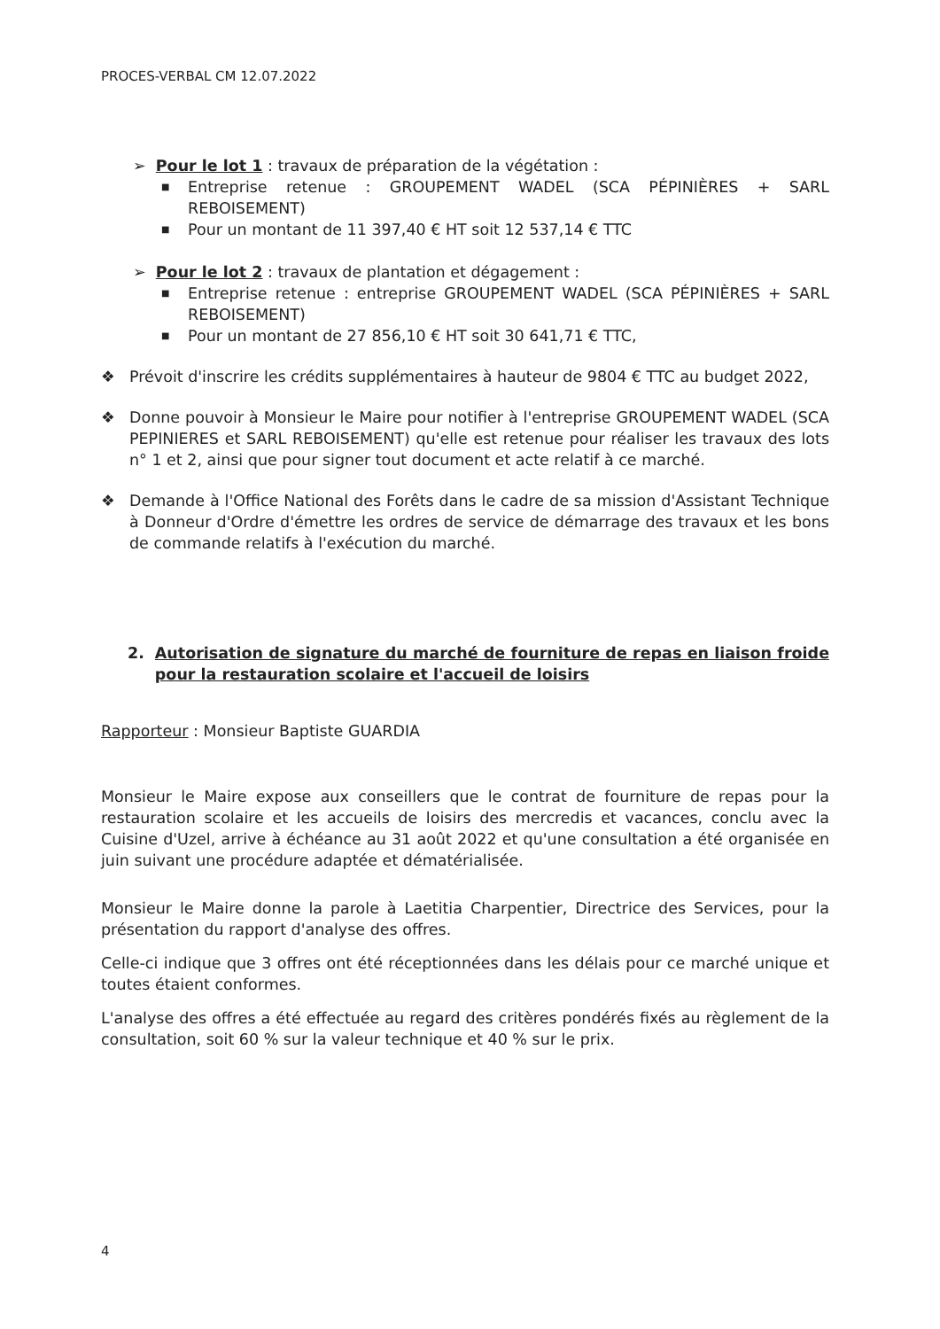PROCES-VERBAL CM 12.07.2022
➢ Pour le lot 1 : travaux de préparation de la végétation :
■ Entreprise retenue : GROUPEMENT WADEL (SCA PÉPINIÈRES + SARL REBOISEMENT)
■ Pour un montant de 11 397,40 € HT soit 12 537,14 € TTC
➢ Pour le lot 2 : travaux de plantation et dégagement :
■ Entreprise retenue : entreprise GROUPEMENT WADEL (SCA PÉPINIÈRES + SARL REBOISEMENT)
■ Pour un montant de 27 856,10 € HT soit 30 641,71 € TTC,
❖ Prévoit d'inscrire les crédits supplémentaires à hauteur de 9804 € TTC au budget 2022,
❖ Donne pouvoir à Monsieur le Maire pour notifier à l'entreprise GROUPEMENT WADEL (SCA PEPINIERES et SARL REBOISEMENT) qu'elle est retenue pour réaliser les travaux des lots n° 1 et 2, ainsi que pour signer tout document et acte relatif à ce marché.
❖ Demande à l'Office National des Forêts dans le cadre de sa mission d'Assistant Technique à Donneur d'Ordre d'émettre les ordres de service de démarrage des travaux et les bons de commande relatifs à l'exécution du marché.
2. Autorisation de signature du marché de fourniture de repas en liaison froide pour la restauration scolaire et l'accueil de loisirs
Rapporteur : Monsieur Baptiste GUARDIA
Monsieur le Maire expose aux conseillers que le contrat de fourniture de repas pour la restauration scolaire et les accueils de loisirs des mercredis et vacances, conclu avec la Cuisine d'Uzel, arrive à échéance au 31 août 2022 et qu'une consultation a été organisée en juin suivant une procédure adaptée et dématérialisée.
Monsieur le Maire donne la parole à Laetitia Charpentier, Directrice des Services, pour la présentation du rapport d'analyse des offres.
Celle-ci indique que 3 offres ont été réceptionnées dans les délais pour ce marché unique et toutes étaient conformes.
L'analyse des offres a été effectuée au regard des critères pondérés fixés au règlement de la consultation, soit 60 % sur la valeur technique et 40 % sur le prix.
4